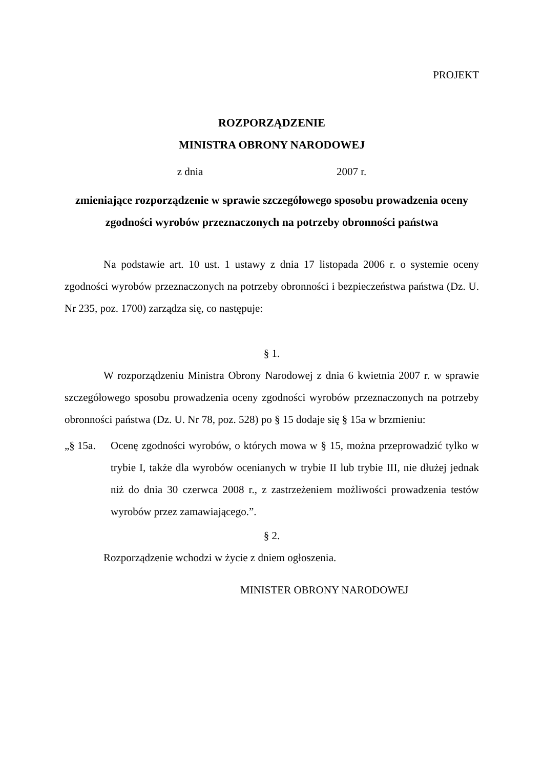PROJEKT
ROZPORZĄDZENIE
MINISTRA OBRONY NARODOWEJ
z dnia 2007 r.
zmieniające rozporządzenie w sprawie szczegółowego sposobu prowadzenia oceny zgodności wyrobów przeznaczonych na potrzeby obronności państwa
Na podstawie art. 10 ust. 1 ustawy z dnia 17 listopada 2006 r. o systemie oceny zgodności wyrobów przeznaczonych na potrzeby obronności i bezpieczeństwa państwa (Dz. U. Nr 235, poz. 1700) zarządza się, co następuje:
§ 1.
W rozporządzeniu Ministra Obrony Narodowej z dnia 6 kwietnia 2007 r. w sprawie szczegółowego sposobu prowadzenia oceny zgodności wyrobów przeznaczonych na potrzeby obronności państwa (Dz. U. Nr 78, poz. 528) po § 15 dodaje się § 15a w brzmieniu:
„§ 15a. Ocenę zgodności wyrobów, o których mowa w § 15, można przeprowadzić tylko w trybie I, także dla wyrobów ocenianych w trybie II lub trybie III, nie dłużej jednak niż do dnia 30 czerwca 2008 r., z zastrzeżeniem możliwości prowadzenia testów wyrobów przez zamawiającego.”.
§ 2.
Rozporządzenie wchodzi w życie z dniem ogłoszenia.
MINISTER OBRONY NARODOWEJ